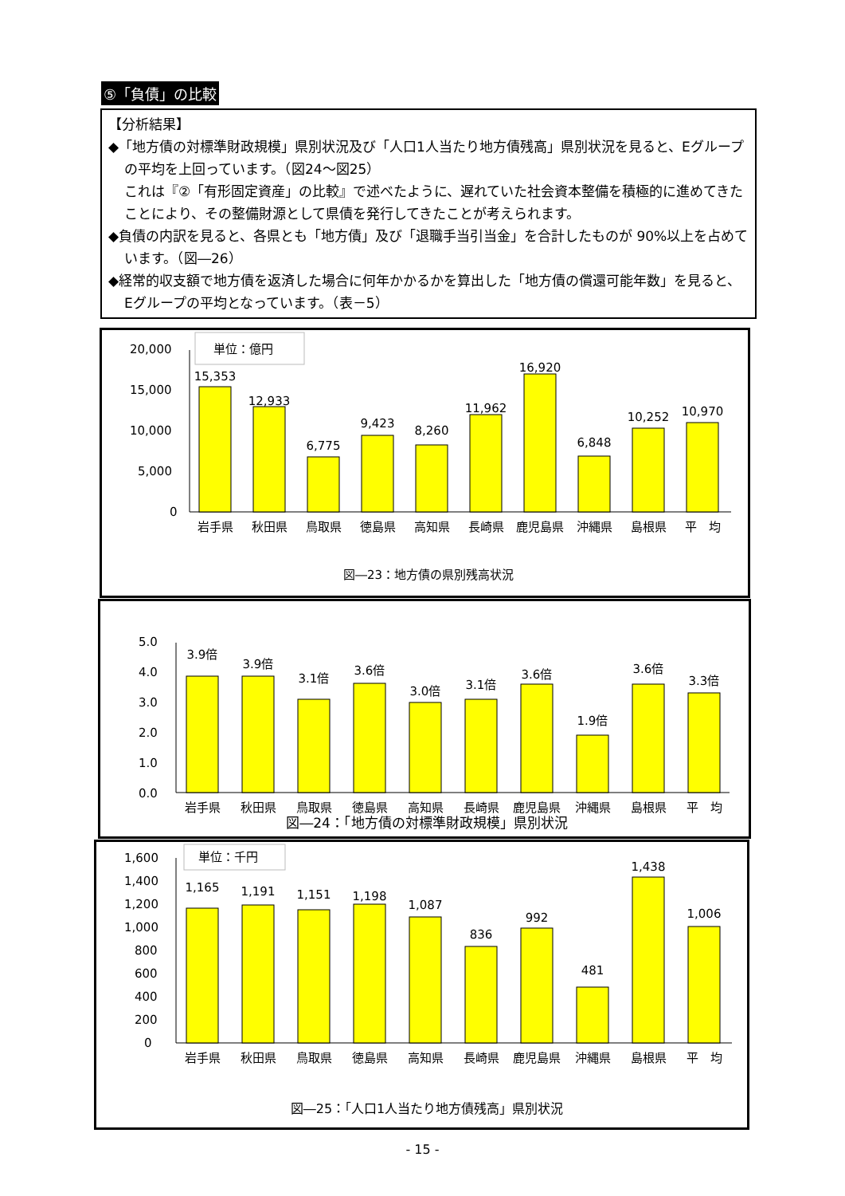⑤「負債」の比較
【分析結果】
◆「地方債の対標準財政規模」県別状況及び「人口1人当たり地方債残高」県別状況を見ると、Eグループの平均を上回っています。（図24～図25）
これは『②「有形固定資産」の比較』で述べたように、遅れていた社会資本整備を積極的に進めてきたことにより、その整備財源として県債を発行してきたことが考えられます。
◆負債の内訳を見ると、各県とも「地方債」及び「退職手当引当金」を合計したものが 90%以上を占めています。（図―26）
◆経常的収支額で地方債を返済した場合に何年かかるかを算出した「地方債の償還可能年数」を見ると、Eグループの平均となっています。（表－5）
単位：億円
20,000
15,000
10,000
5,000
0
15,353
12,933
6,775
9,423
8,260
11,962
16,920
6,848
10,252
10,970
岩手県
秋田県
鳥取県
徳島県
高知県
長崎県
鹿児島県
沖縄県
島根県
平　均
図―23：地方債の県別残高状況
5.0
4.0
3.0
2.0
1.0
0.0
3.9倍
3.9倍
3.1倍
3.6倍
3.0倍
3.1倍
3.6倍
1.9倍
3.6倍
3.3倍
岩手県
秋田県
鳥取県
徳島県
高知県
長崎県
鹿児島県
沖縄県
島根県
平　均
図―24：「地方債の対標準財政規模」県別状況
単位：千円
1,600
1,400
1,200
1,000
800
600
400
200
0
1,165
1,191
1,151
1,198
1,087
836
992
481
1,438
1,006
岩手県
秋田県
鳥取県
徳島県
高知県
長崎県
鹿児島県
沖縄県
島根県
平　均
図―25：「人口1人当たり地方債残高」県別状況
- 15 -